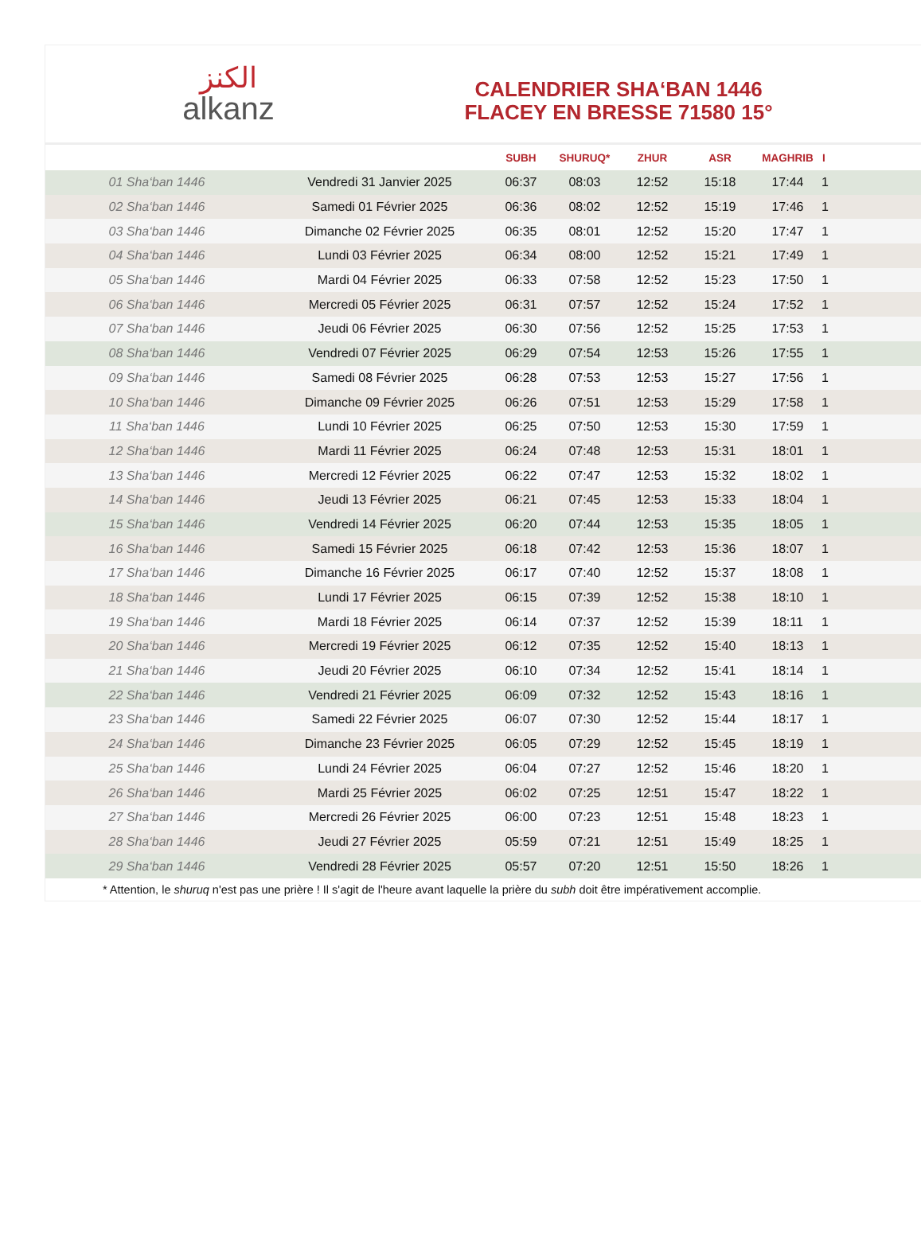الكنز
alkanz
CALENDRIER SHA‘BAN 1446
FLACEY EN BRESSE 71580 15°
| | | SUBH | SHURUQ* | ZHUR | ASR | MAGHRIB | I |
| --- | --- | --- | --- | --- | --- | --- | --- |
| 01 Sha‘ban 1446 | Vendredi 31 Janvier 2025 | 06:37 | 08:03 | 12:52 | 15:18 | 17:44 | 1 |
| 02 Sha‘ban 1446 | Samedi 01 Février 2025 | 06:36 | 08:02 | 12:52 | 15:19 | 17:46 | 1 |
| 03 Sha‘ban 1446 | Dimanche 02 Février 2025 | 06:35 | 08:01 | 12:52 | 15:20 | 17:47 | 1 |
| 04 Sha‘ban 1446 | Lundi 03 Février 2025 | 06:34 | 08:00 | 12:52 | 15:21 | 17:49 | 1 |
| 05 Sha‘ban 1446 | Mardi 04 Février 2025 | 06:33 | 07:58 | 12:52 | 15:23 | 17:50 | 1 |
| 06 Sha‘ban 1446 | Mercredi 05 Février 2025 | 06:31 | 07:57 | 12:52 | 15:24 | 17:52 | 1 |
| 07 Sha‘ban 1446 | Jeudi 06 Février 2025 | 06:30 | 07:56 | 12:52 | 15:25 | 17:53 | 1 |
| 08 Sha‘ban 1446 | Vendredi 07 Février 2025 | 06:29 | 07:54 | 12:53 | 15:26 | 17:55 | 1 |
| 09 Sha‘ban 1446 | Samedi 08 Février 2025 | 06:28 | 07:53 | 12:53 | 15:27 | 17:56 | 1 |
| 10 Sha‘ban 1446 | Dimanche 09 Février 2025 | 06:26 | 07:51 | 12:53 | 15:29 | 17:58 | 1 |
| 11 Sha‘ban 1446 | Lundi 10 Février 2025 | 06:25 | 07:50 | 12:53 | 15:30 | 17:59 | 1 |
| 12 Sha‘ban 1446 | Mardi 11 Février 2025 | 06:24 | 07:48 | 12:53 | 15:31 | 18:01 | 1 |
| 13 Sha‘ban 1446 | Mercredi 12 Février 2025 | 06:22 | 07:47 | 12:53 | 15:32 | 18:02 | 1 |
| 14 Sha‘ban 1446 | Jeudi 13 Février 2025 | 06:21 | 07:45 | 12:53 | 15:33 | 18:04 | 1 |
| 15 Sha‘ban 1446 | Vendredi 14 Février 2025 | 06:20 | 07:44 | 12:53 | 15:35 | 18:05 | 1 |
| 16 Sha‘ban 1446 | Samedi 15 Février 2025 | 06:18 | 07:42 | 12:53 | 15:36 | 18:07 | 1 |
| 17 Sha‘ban 1446 | Dimanche 16 Février 2025 | 06:17 | 07:40 | 12:52 | 15:37 | 18:08 | 1 |
| 18 Sha‘ban 1446 | Lundi 17 Février 2025 | 06:15 | 07:39 | 12:52 | 15:38 | 18:10 | 1 |
| 19 Sha‘ban 1446 | Mardi 18 Février 2025 | 06:14 | 07:37 | 12:52 | 15:39 | 18:11 | 1 |
| 20 Sha‘ban 1446 | Mercredi 19 Février 2025 | 06:12 | 07:35 | 12:52 | 15:40 | 18:13 | 1 |
| 21 Sha‘ban 1446 | Jeudi 20 Février 2025 | 06:10 | 07:34 | 12:52 | 15:41 | 18:14 | 1 |
| 22 Sha‘ban 1446 | Vendredi 21 Février 2025 | 06:09 | 07:32 | 12:52 | 15:43 | 18:16 | 1 |
| 23 Sha‘ban 1446 | Samedi 22 Février 2025 | 06:07 | 07:30 | 12:52 | 15:44 | 18:17 | 1 |
| 24 Sha‘ban 1446 | Dimanche 23 Février 2025 | 06:05 | 07:29 | 12:52 | 15:45 | 18:19 | 1 |
| 25 Sha‘ban 1446 | Lundi 24 Février 2025 | 06:04 | 07:27 | 12:52 | 15:46 | 18:20 | 1 |
| 26 Sha‘ban 1446 | Mardi 25 Février 2025 | 06:02 | 07:25 | 12:51 | 15:47 | 18:22 | 1 |
| 27 Sha‘ban 1446 | Mercredi 26 Février 2025 | 06:00 | 07:23 | 12:51 | 15:48 | 18:23 | 1 |
| 28 Sha‘ban 1446 | Jeudi 27 Février 2025 | 05:59 | 07:21 | 12:51 | 15:49 | 18:25 | 1 |
| 29 Sha‘ban 1446 | Vendredi 28 Février 2025 | 05:57 | 07:20 | 12:51 | 15:50 | 18:26 | 1 |
* Attention, le shuruq n'est pas une prière ! Il s'agit de l'heure avant laquelle la prière du subh doit être impérativement accomplie.